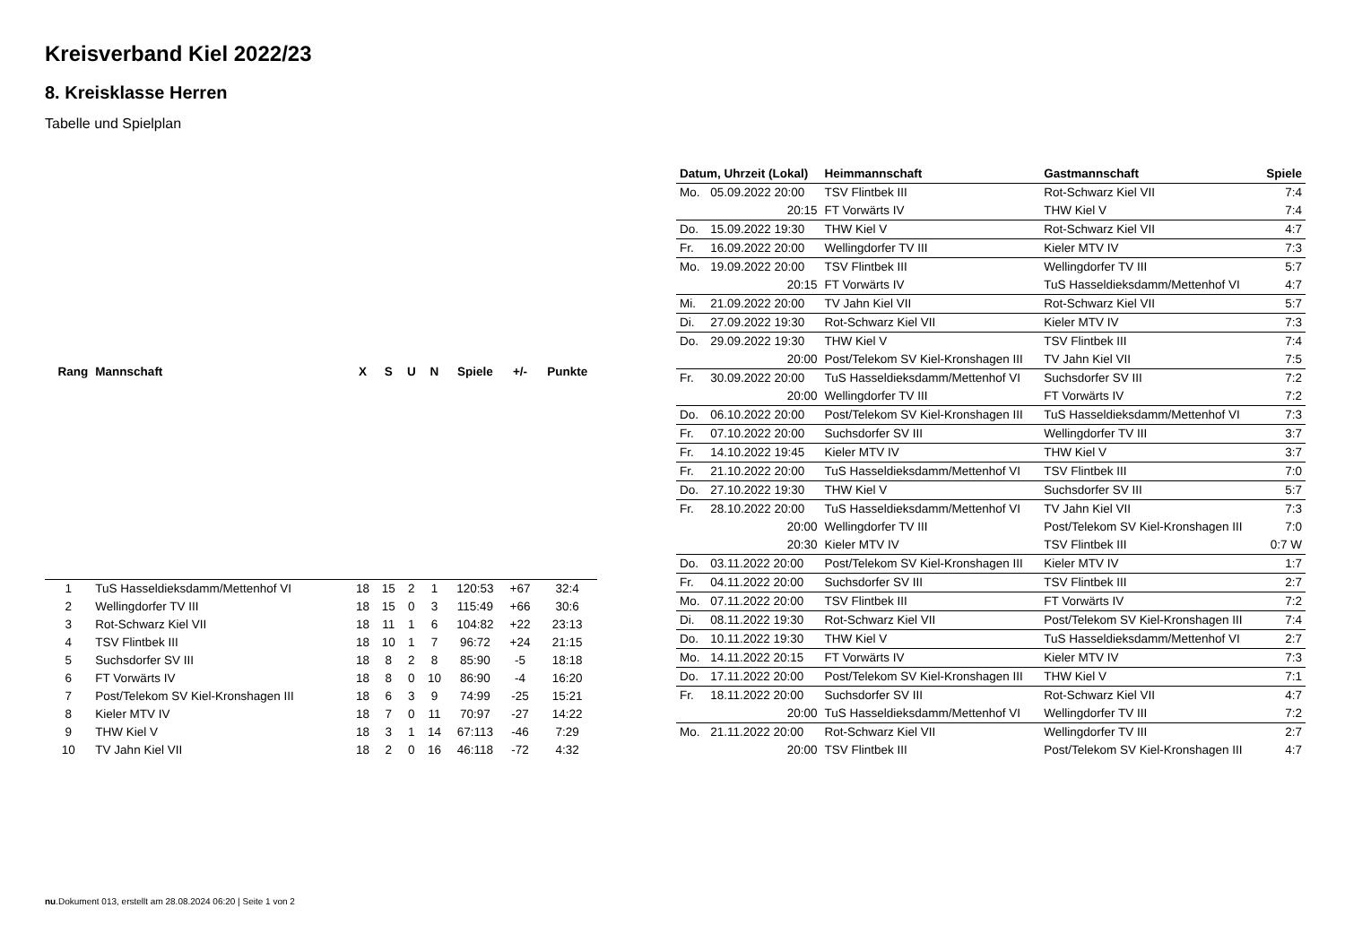Kreisverband Kiel 2022/23
8. Kreisklasse Herren
Tabelle und Spielplan
| Rang | Mannschaft | X | S | U | N | Spiele | +/- | Punkte |
| --- | --- | --- | --- | --- | --- | --- | --- | --- |
| 1 | TuS Hasseldieksdamm/Mettenhof VI | 18 | 15 | 2 | 1 | 120:53 | +67 | 32:4 |
| 2 | Wellingdorfer TV III | 18 | 15 | 0 | 3 | 115:49 | +66 | 30:6 |
| 3 | Rot-Schwarz Kiel VII | 18 | 11 | 1 | 6 | 104:82 | +22 | 23:13 |
| 4 | TSV Flintbek III | 18 | 10 | 1 | 7 | 96:72 | +24 | 21:15 |
| 5 | Suchsdorfer SV III | 18 | 8 | 2 | 8 | 85:90 | -5 | 18:18 |
| 6 | FT Vorwärts IV | 18 | 8 | 0 | 10 | 86:90 | -4 | 16:20 |
| 7 | Post/Telekom SV Kiel-Kronshagen III | 18 | 6 | 3 | 9 | 74:99 | -25 | 15:21 |
| 8 | Kieler MTV IV | 18 | 7 | 0 | 11 | 70:97 | -27 | 14:22 |
| 9 | THW Kiel V | 18 | 3 | 1 | 14 | 67:113 | -46 | 7:29 |
| 10 | TV Jahn Kiel VII | 18 | 2 | 0 | 16 | 46:118 | -72 | 4:32 |
| Datum, Uhrzeit (Lokal) | | Heimmannschaft | Gastmannschaft | Spiele |
| --- | --- | --- | --- | --- |
| Mo. | 05.09.2022 20:00 | TSV Flintbek III | Rot-Schwarz Kiel VII | 7:4 |
| | 20:15 | FT Vorwärts IV | THW Kiel V | 7:4 |
| Do. | 15.09.2022 19:30 | THW Kiel V | Rot-Schwarz Kiel VII | 4:7 |
| Fr. | 16.09.2022 20:00 | Wellingdorfer TV III | Kieler MTV IV | 7:3 |
| Mo. | 19.09.2022 20:00 | TSV Flintbek III | Wellingdorfer TV III | 5:7 |
| | 20:15 | FT Vorwärts IV | TuS Hasseldieksdamm/Mettenhof VI | 4:7 |
| Mi. | 21.09.2022 20:00 | TV Jahn Kiel VII | Rot-Schwarz Kiel VII | 5:7 |
| Di. | 27.09.2022 19:30 | Rot-Schwarz Kiel VII | Kieler MTV IV | 7:3 |
| Do. | 29.09.2022 19:30 | THW Kiel V | TSV Flintbek III | 7:4 |
| | 20:00 | Post/Telekom SV Kiel-Kronshagen III | TV Jahn Kiel VII | 7:5 |
| Fr. | 30.09.2022 20:00 | TuS Hasseldieksdamm/Mettenhof VI | Suchsdorfer SV III | 7:2 |
| | 20:00 | Wellingdorfer TV III | FT Vorwärts IV | 7:2 |
| Do. | 06.10.2022 20:00 | Post/Telekom SV Kiel-Kronshagen III | TuS Hasseldieksdamm/Mettenhof VI | 7:3 |
| Fr. | 07.10.2022 20:00 | Suchsdorfer SV III | Wellingdorfer TV III | 3:7 |
| Fr. | 14.10.2022 19:45 | Kieler MTV IV | THW Kiel V | 3:7 |
| Fr. | 21.10.2022 20:00 | TuS Hasseldieksdamm/Mettenhof VI | TSV Flintbek III | 7:0 |
| Do. | 27.10.2022 19:30 | THW Kiel V | Suchsdorfer SV III | 5:7 |
| Fr. | 28.10.2022 20:00 | TuS Hasseldieksdamm/Mettenhof VI | TV Jahn Kiel VII | 7:3 |
| | 20:00 | Wellingdorfer TV III | Post/Telekom SV Kiel-Kronshagen III | 7:0 |
| | 20:30 | Kieler MTV IV | TSV Flintbek III | 0:7 W |
| Do. | 03.11.2022 20:00 | Post/Telekom SV Kiel-Kronshagen III | Kieler MTV IV | 1:7 |
| Fr. | 04.11.2022 20:00 | Suchsdorfer SV III | TSV Flintbek III | 2:7 |
| Mo. | 07.11.2022 20:00 | TSV Flintbek III | FT Vorwärts IV | 7:2 |
| Di. | 08.11.2022 19:30 | Rot-Schwarz Kiel VII | Post/Telekom SV Kiel-Kronshagen III | 7:4 |
| Do. | 10.11.2022 19:30 | THW Kiel V | TuS Hasseldieksdamm/Mettenhof VI | 2:7 |
| Mo. | 14.11.2022 20:15 | FT Vorwärts IV | Kieler MTV IV | 7:3 |
| Do. | 17.11.2022 20:00 | Post/Telekom SV Kiel-Kronshagen III | THW Kiel V | 7:1 |
| Fr. | 18.11.2022 20:00 | Suchsdorfer SV III | Rot-Schwarz Kiel VII | 4:7 |
| | 20:00 | TuS Hasseldieksdamm/Mettenhof VI | Wellingdorfer TV III | 7:2 |
| Mo. | 21.11.2022 20:00 | Rot-Schwarz Kiel VII | Wellingdorfer TV III | 2:7 |
| | 20:00 | TSV Flintbek III | Post/Telekom SV Kiel-Kronshagen III | 4:7 |
nu.Dokument 013, erstellt am 28.08.2024 06:20 | Seite 1 von 2